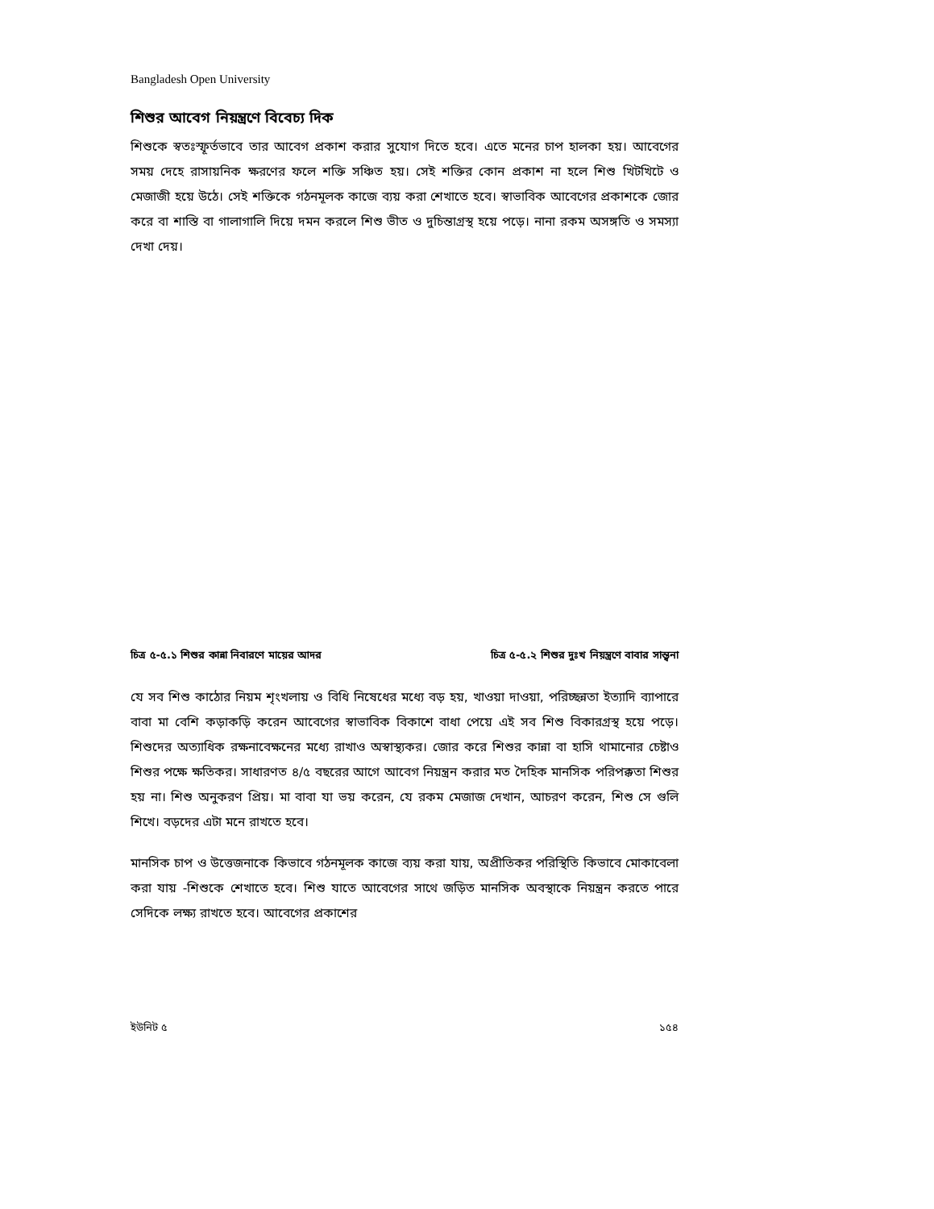Bangladesh Open University
শিশুর আবেগ নিয়ন্ত্রণে বিবেচ্য দিক
শিশুকে স্বতঃস্ফূর্তভাবে তার আবেগ প্রকাশ করার সুযোগ দিতে হবে। এতে মনের চাপ হালকা হয়। আবেগের সময় দেহে রাসায়নিক ক্ষরণের ফলে শক্তি সঞ্চিত হয়। সেই শক্তির কোন প্রকাশ না হলে শিশু খিটখিটে ও মেজাজী হয়ে উঠে। সেই শক্তিকে গঠনমূলক কাজে ব্যয় করা শেখাতে হবে। স্বাভাবিক আবেগের প্রকাশকে জোর করে বা শাস্তি বা গালাগালি দিয়ে দমন করলে শিশু ভীত ও দুচিন্তাগ্রস্থ হয়ে পড়ে। নানা রকম অসঙ্গতি ও সমস্যা দেখা দেয়।
চিত্র ৫-৫.১ শিশুর কান্না নিবারণে মায়ের আদর চিত্র ৫-৫.২ শিশুর দুঃখ নিয়ন্ত্রণে বাবার সান্ত্বনা
যে সব শিশু কাঠোর নিয়ম শৃংখলায় ও বিধি নিষেধের মধ্যে বড় হয়, খাওয়া দাওয়া, পরিচ্ছন্নতা ইত্যাদি ব্যাপারে বাবা মা বেশি কড়াকড়ি করেন আবেগের স্বাভাবিক বিকাশে বাধা পেয়ে এই সব শিশু বিকারগ্রস্থ হয়ে পড়ে। শিশুদের অত্যাধিক রক্ষনাবেক্ষনের মধ্যে রাখাও অস্বাস্থ্যকর। জোর করে শিশুর কান্না বা হাসি থামানোর চেষ্টাও শিশুর পক্ষে ক্ষতিকর। সাধারণত ৪/৫ বছরের আগে আবেগ নিয়ন্ত্রন করার মত দৈহিক মানসিক পরিপক্কতা শিশুর হয় না। শিশু অনুকরণ প্রিয়। মা বাবা যা ভয় করেন, যে রকম মেজাজ দেখান, আচরণ করেন, শিশু সে গুলি শিখে। বড়দের এটা মনে রাখতে হবে।
মানসিক চাপ ও উত্তেজনাকে কিভাবে গঠনমূলক কাজে ব্যয় করা যায়, অপ্রীতিকর পরিস্থিতি কিভাবে মোকাবেলা করা যায় -শিশুকে শেখাতে হবে। শিশু যাতে আবেগের সাথে জড়িত মানসিক অবস্থাকে নিয়ন্ত্রন করতে পারে সেদিকে লক্ষ্য রাখতে হবে। আবেগের প্রকাশের
ইউনিট ৫ ১৫৪